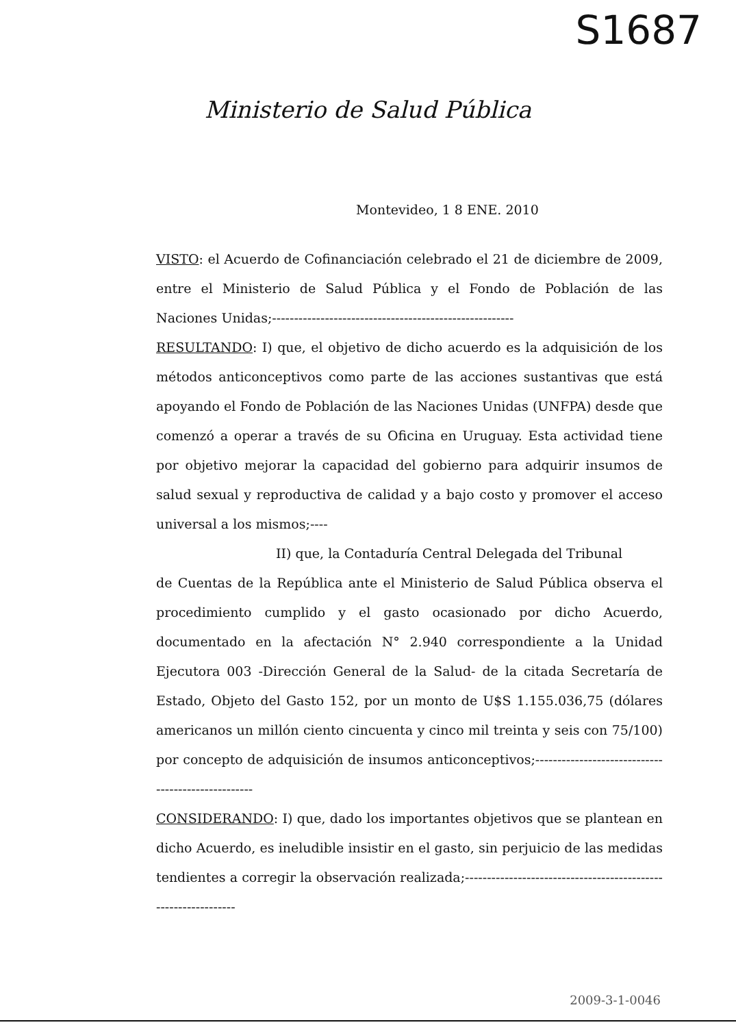S1687
Ministerio de Salud Pública
Montevideo, 1 8 ENE. 2010
VISTO: el Acuerdo de Cofinanciación celebrado el 21 de diciembre de 2009, entre el Ministerio de Salud Pública y el Fondo de Población de las Naciones Unidas;-------------------------------------------------------
RESULTANDO: I) que, el objetivo de dicho acuerdo es la adquisición de los métodos anticonceptivos como parte de las acciones sustantivas que está apoyando el Fondo de Población de las Naciones Unidas (UNFPA) desde que comenzó a operar a través de su Oficina en Uruguay. Esta actividad tiene por objetivo mejorar la capacidad del gobierno para adquirir insumos de salud sexual y reproductiva de calidad y a bajo costo y promover el acceso universal a los mismos;----
II) que, la Contaduría Central Delegada del Tribunal
de Cuentas de la República ante el Ministerio de Salud Pública observa el procedimiento cumplido y el gasto ocasionado por dicho Acuerdo, documentado en la afectación N° 2.940 correspondiente a la Unidad Ejecutora 003 -Dirección General de la Salud- de la citada Secretaría de Estado, Objeto del Gasto 152, por un monto de U$S 1.155.036,75 (dólares americanos un millón ciento cincuenta y cinco mil treinta y seis con 75/100) por concepto de adquisición de insumos anticonceptivos;---------------------------------------------------
CONSIDERANDO: I) que, dado los importantes objetivos que se plantean en dicho Acuerdo, es ineludible insistir en el gasto, sin perjuicio de las medidas tendientes a corregir la observación realizada;---------------------------------------------------------------
2009-3-1-0046